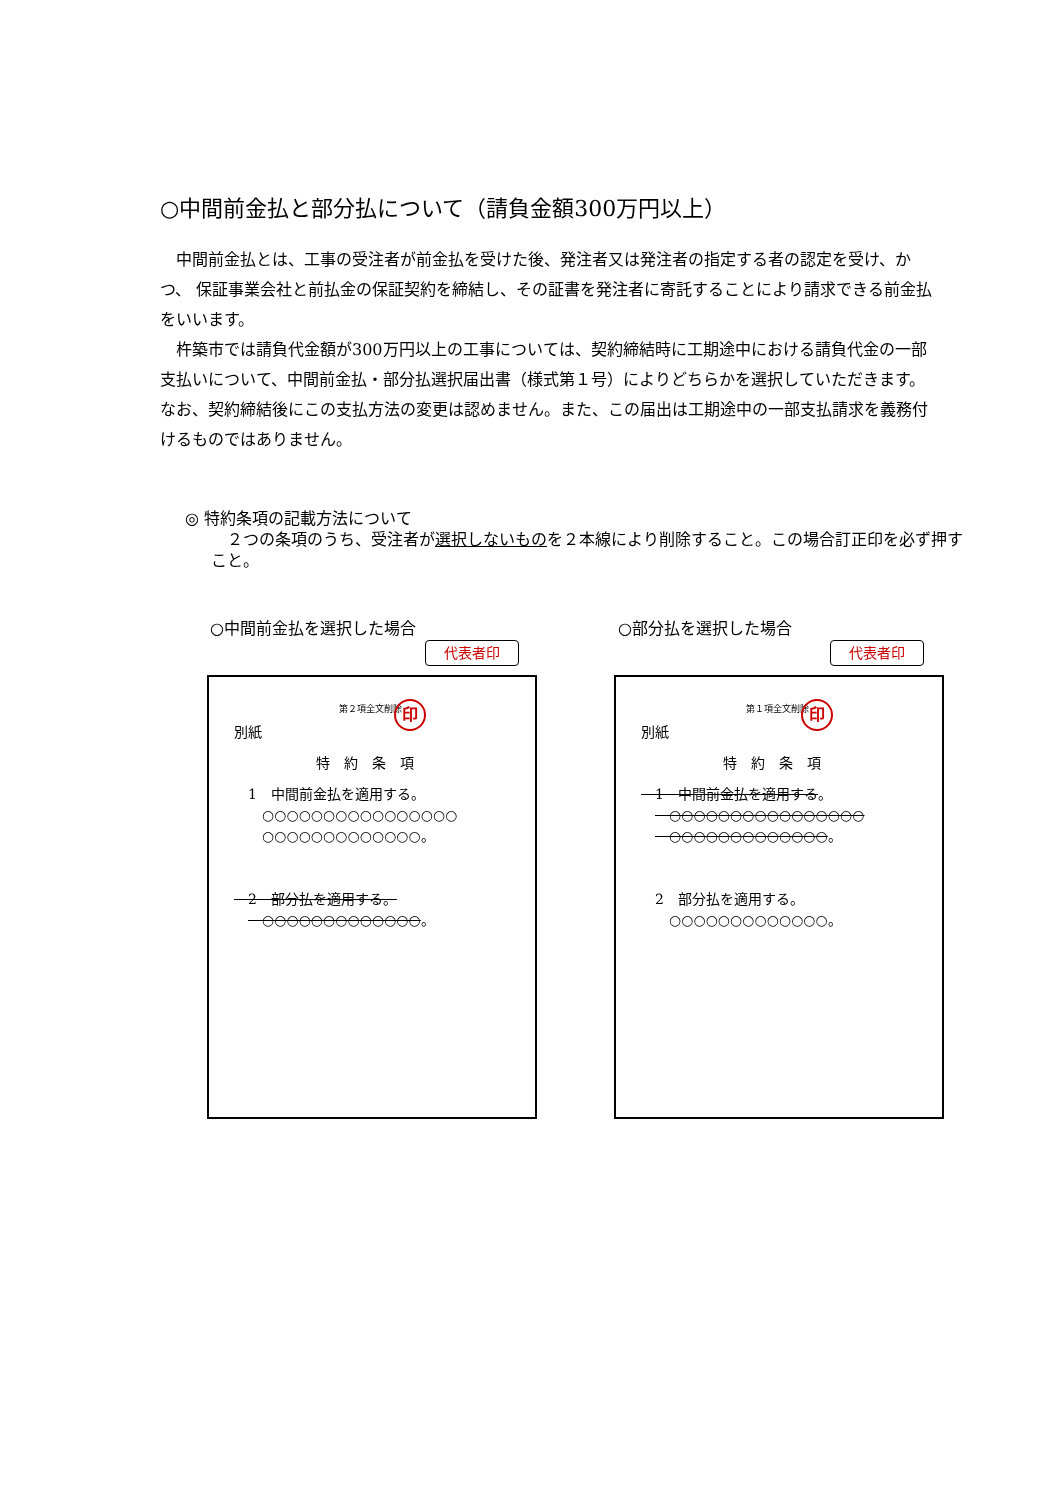○中間前金払と部分払について（請負金額300万円以上）
中間前金払とは、工事の受注者が前金払を受けた後、発注者又は発注者の指定する者の認定を受け、かつ、 保証事業会社と前払金の保証契約を締結し、その証書を発注者に寄託することにより請求できる前金払をいいます。
杵築市では請負代金額が300万円以上の工事については、契約締結時に工期途中における請負代金の一部支払いについて、中間前金払・部分払選択届出書（様式第１号）によりどちらかを選択していただきます。なお、契約締結後にこの支払方法の変更は認めません。また、この届出は工期途中の一部支払請求を義務付けるものではありません。
◎ 特約条項の記載方法について
　２つの条項のうち、受注者が選択しないものを２本線により削除すること。この場合訂正印を必ず押すこと。
○中間前金払を選択した場合 ○部分払を選択した場合
代表者印 代表者印
第２項全文削除 印
別紙
特約条項
　1　中間前金払を適用する。
　　○○○○○○○○○○○○○○○○
　　○○○○○○○○○○○○○。
　2　部分払を適用する。
　　○○○○○○○○○○○○○。
第１項全文削除 印
別紙
特約条項
　1　中間前金払を適用する。
　　○○○○○○○○○○○○○○○○
　　○○○○○○○○○○○○○。
　2　部分払を適用する。
　　○○○○○○○○○○○○○。